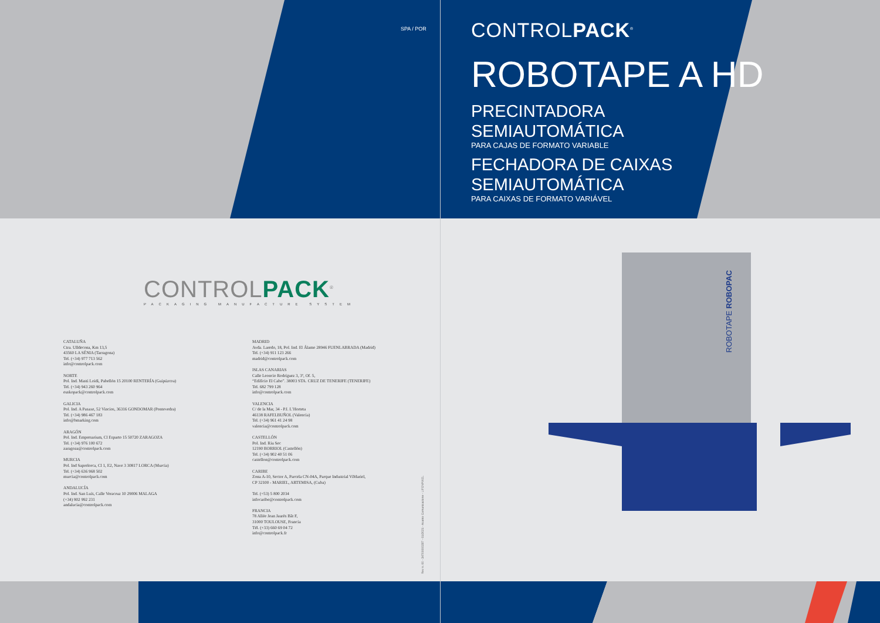SPA / POR
CONTROLPACK<sup>®</sup>
PACKAGING MANUFACTURE SYSTEM
CATALUÑA
Ctra. Ulldecona, Km 13,5
43560 LA SÉNIA (Tarragona)
Tel. (+34) 977 713 562
info@controlpack.com
NORTE
Pol. Ind. Masti Loidi, Pabellón 15 20100 RENTERÍA (Guipúzcoa)
Tel. (+34) 943 260 964
euskopack@controlpack.com
GALICIA
Pol. Ind. A Pasaxe, 52 Vincios, 36316 GONDOMAR (Pontevedra)
Tel. (+34) 986 467 183
info@bmarking.com
ARAGÓN
Pol. Ind. Empresarium, Cl Esparto 15 50720 ZARAGOZA
Tel. (+34) 976 100 672
zaragoza@controlpack.com
MURCIA
Pol. Ind Saprelorca, Cl 1, E2, Nave 3 30817 LORCA (Murcia)
Tel. (+34) 636 968 502
murcia@controlpack.com
ANDALUCÍA
Pol. Ind. San Luís, Calle Veracruz 10 29006 MALAGA
(+34) 902 992 231
andalucia@controlpack.com
MADRID
Avda. Laredo, 18, Pol. Ind. El Álamo 28946 FUENLABRADA (Madrid)
Tel. (+34) 911 123 266
madrid@controlpack.com
ISLAS CANARIAS
Calle Leoncio Rodríguez 3, 3º, Of. 5,
“Edificio El Cabo”. 38003 STA. CRUZ DE TENERIFE (TENERIFE)
Tel. 682 799 128
info@controlpack.com
VALENCIA
C/ de la Mar, 34 - P.I. L’Horteta
46138 RAFELBUÑOL (Valencia)
Tel. (+34) 961 41 24 98
valencia@controlpack.com
CASTELLÓN
Pol. Ind. Riu Sec
12190 BORRIOL (Castellón)
Tel. (+34) 902 40 51 06
castellon@controlpack.com
CARIBE
Zona A-10, Sector A, Parcela CN-04A, Parque Industrial ViMariel,
CP 32100 - MARIEL, ARTEMISA, (Cuba)
Tel. (+53) 5 800 2034
infocaribe@controlpack.com
FRANCIA
78 Allée Jean Jaurès Bât F,
31000 TOULOUSE, Francia
Tél. (+33) 660 69 04 72
info@controlpack.fr
Rev n. 00 - 34700000287 - 01/2021 - Acanto Comunicazione - LIFENPIXEL
CONTROLPACK<sup>®</sup>
ROBOTAPE A HD
PRECINTADORA
SEMIAUTOMÁTICA
PARA CAJAS DE FORMATO VARIABLE
FECHADORA DE CAIXAS
SEMIAUTOMÁTICA
PARA CAIXAS DE FORMATO VARIÁVEL
ROBOTAPE ROBOPAC